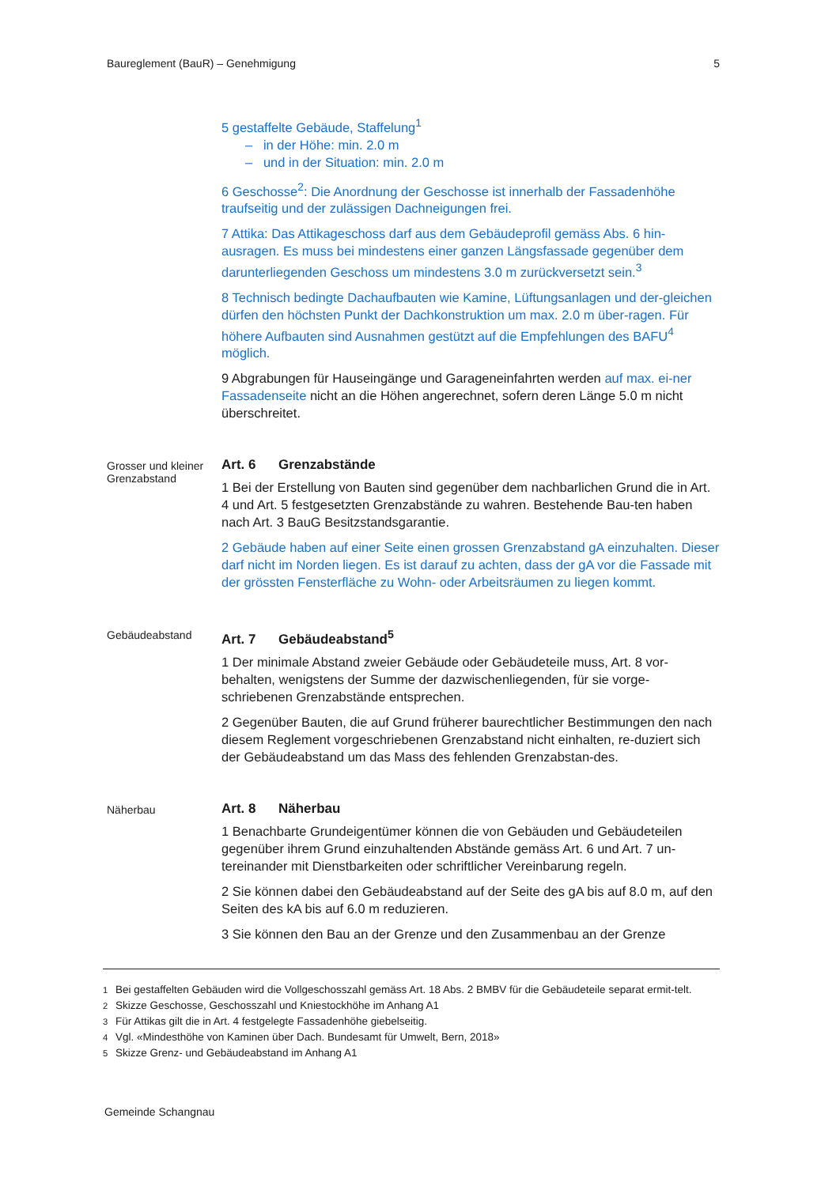Baureglement (BauR) – Genehmigung 5
5 gestaffelte Gebäude, Staffelung<sup>1</sup>
– in der Höhe: min. 2.0 m
– und in der Situation: min. 2.0 m
6 Geschosse<sup>2</sup>: Die Anordnung der Geschosse ist innerhalb der Fassadenhöhe traufseitig und der zulässigen Dachneigungen frei.
7 Attika: Das Attikageschoss darf aus dem Gebäudeprofil gemäss Abs. 6 hin-ausragen. Es muss bei mindestens einer ganzen Längsfassade gegenüber dem darunterliegenden Geschoss um mindestens 3.0 m zurückversetzt sein.<sup>3</sup>
8 Technisch bedingte Dachaufbauten wie Kamine, Lüftungsanlagen und der-gleichen dürfen den höchsten Punkt der Dachkonstruktion um max. 2.0 m über-ragen. Für höhere Aufbauten sind Ausnahmen gestützt auf die Empfehlungen des BAFU<sup>4</sup> möglich.
9 Abgrabungen für Hauseingänge und Garageneinfahrten werden auf max. ei-ner Fassadenseite nicht an die Höhen angerechnet, sofern deren Länge 5.0 m nicht überschreitet.
Grosser und kleiner Grenzabstand
Art. 6 Grenzabstände
1 Bei der Erstellung von Bauten sind gegenüber dem nachbarlichen Grund die in Art. 4 und Art. 5 festgesetzten Grenzabstände zu wahren. Bestehende Bau-ten haben nach Art. 3 BauG Besitzstandsgarantie.
2 Gebäude haben auf einer Seite einen grossen Grenzabstand gA einzuhalten. Dieser darf nicht im Norden liegen. Es ist darauf zu achten, dass der gA vor die Fassade mit der grössten Fensterfläche zu Wohn- oder Arbeitsräumen zu liegen kommt.
Gebäudeabstand
Art. 7 Gebäudeabstand<sup>5</sup>
1 Der minimale Abstand zweier Gebäude oder Gebäudeteile muss, Art. 8 vor-behalten, wenigstens der Summe der dazwischenliegenden, für sie vorge-schriebenen Grenzabstände entsprechen.
2 Gegenüber Bauten, die auf Grund früherer baurechtlicher Bestimmungen den nach diesem Reglement vorgeschriebenen Grenzabstand nicht einhalten, re-duziert sich der Gebäudeabstand um das Mass des fehlenden Grenzabstan-des.
Näherbau
Art. 8 Näherbau
1 Benachbarte Grundeigentümer können die von Gebäuden und Gebäudeteilen gegenüber ihrem Grund einzuhaltenden Abstände gemäss Art. 6 und Art. 7 un-tereinander mit Dienstbarkeiten oder schriftlicher Vereinbarung regeln.
2 Sie können dabei den Gebäudeabstand auf der Seite des gA bis auf 8.0 m, auf den Seiten des kA bis auf 6.0 m reduzieren.
3 Sie können den Bau an der Grenze und den Zusammenbau an der Grenze
<sup>1</sup> Bei gestaffelten Gebäuden wird die Vollgeschosszahl gemäss Art. 18 Abs. 2 BMBV für die Gebäudeteile separat ermit-telt.
<sup>2</sup> Skizze Geschosse, Geschosszahl und Kniestockhöhe im Anhang A1
<sup>3</sup> Für Attikas gilt die in Art. 4 festgelegte Fassadenhöhe giebelseitig.
<sup>4</sup> Vgl. «Mindesthöhe von Kaminen über Dach. Bundesamt für Umwelt, Bern, 2018»
<sup>5</sup> Skizze Grenz- und Gebäudeabstand im Anhang A1
Gemeinde Schangnau